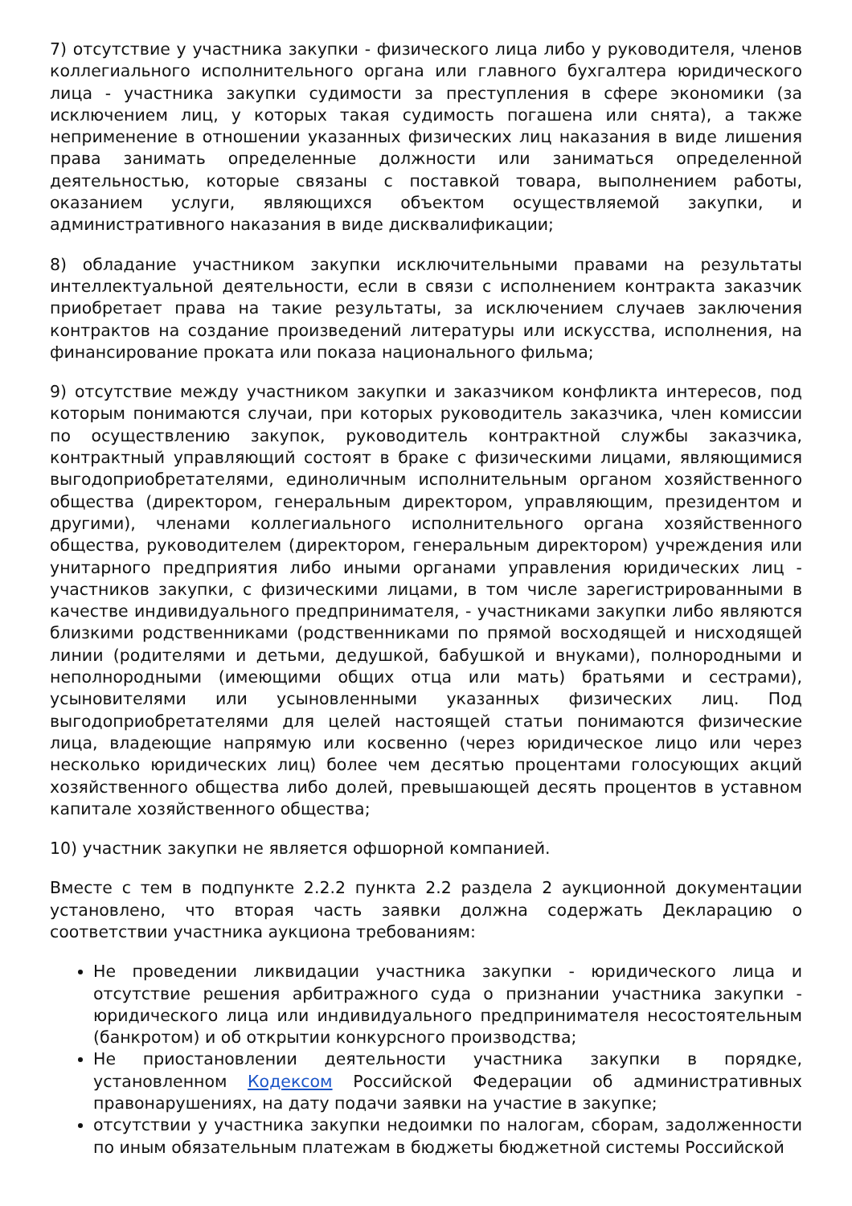7) отсутствие у участника закупки - физического лица либо у руководителя, членов коллегиального исполнительного органа или главного бухгалтера юридического лица - участника закупки судимости за преступления в сфере экономики (за исключением лиц, у которых такая судимость погашена или снята), а также неприменение в отношении указанных физических лиц наказания в виде лишения права занимать определенные должности или заниматься определенной деятельностью, которые связаны с поставкой товара, выполнением работы, оказанием услуги, являющихся объектом осуществляемой закупки, и административного наказания в виде дисквалификации;
8) обладание участником закупки исключительными правами на результаты интеллектуальной деятельности, если в связи с исполнением контракта заказчик приобретает права на такие результаты, за исключением случаев заключения контрактов на создание произведений литературы или искусства, исполнения, на финансирование проката или показа национального фильма;
9) отсутствие между участником закупки и заказчиком конфликта интересов, под которым понимаются случаи, при которых руководитель заказчика, член комиссии по осуществлению закупок, руководитель контрактной службы заказчика, контрактный управляющий состоят в браке с физическими лицами, являющимися выгодоприобретателями, единоличным исполнительным органом хозяйственного общества (директором, генеральным директором, управляющим, президентом и другими), членами коллегиального исполнительного органа хозяйственного общества, руководителем (директором, генеральным директором) учреждения или унитарного предприятия либо иными органами управления юридических лиц - участников закупки, с физическими лицами, в том числе зарегистрированными в качестве индивидуального предпринимателя, - участниками закупки либо являются близкими родственниками (родственниками по прямой восходящей и нисходящей линии (родителями и детьми, дедушкой, бабушкой и внуками), полнородными и неполнородными (имеющими общих отца или мать) братьями и сестрами), усыновителями или усыновленными указанных физических лиц. Под выгодоприобретателями для целей настоящей статьи понимаются физические лица, владеющие напрямую или косвенно (через юридическое лицо или через несколько юридических лиц) более чем десятью процентами голосующих акций хозяйственного общества либо долей, превышающей десять процентов в уставном капитале хозяйственного общества;
10) участник закупки не является офшорной компанией.
Вместе с тем в подпункте 2.2.2 пункта 2.2 раздела 2 аукционной документации установлено, что вторая часть заявки должна содержать Декларацию о соответствии участника аукциона требованиям:
Не проведении ликвидации участника закупки - юридического лица и отсутствие решения арбитражного суда о признании участника закупки - юридического лица или индивидуального предпринимателя несостоятельным (банкротом) и об открытии конкурсного производства;
Не приостановлении деятельности участника закупки в порядке, установленном Кодексом Российской Федерации об административных правонарушениях, на дату подачи заявки на участие в закупке;
отсутствии у участника закупки недоимки по налогам, сборам, задолженности по иным обязательным платежам в бюджеты бюджетной системы Российской